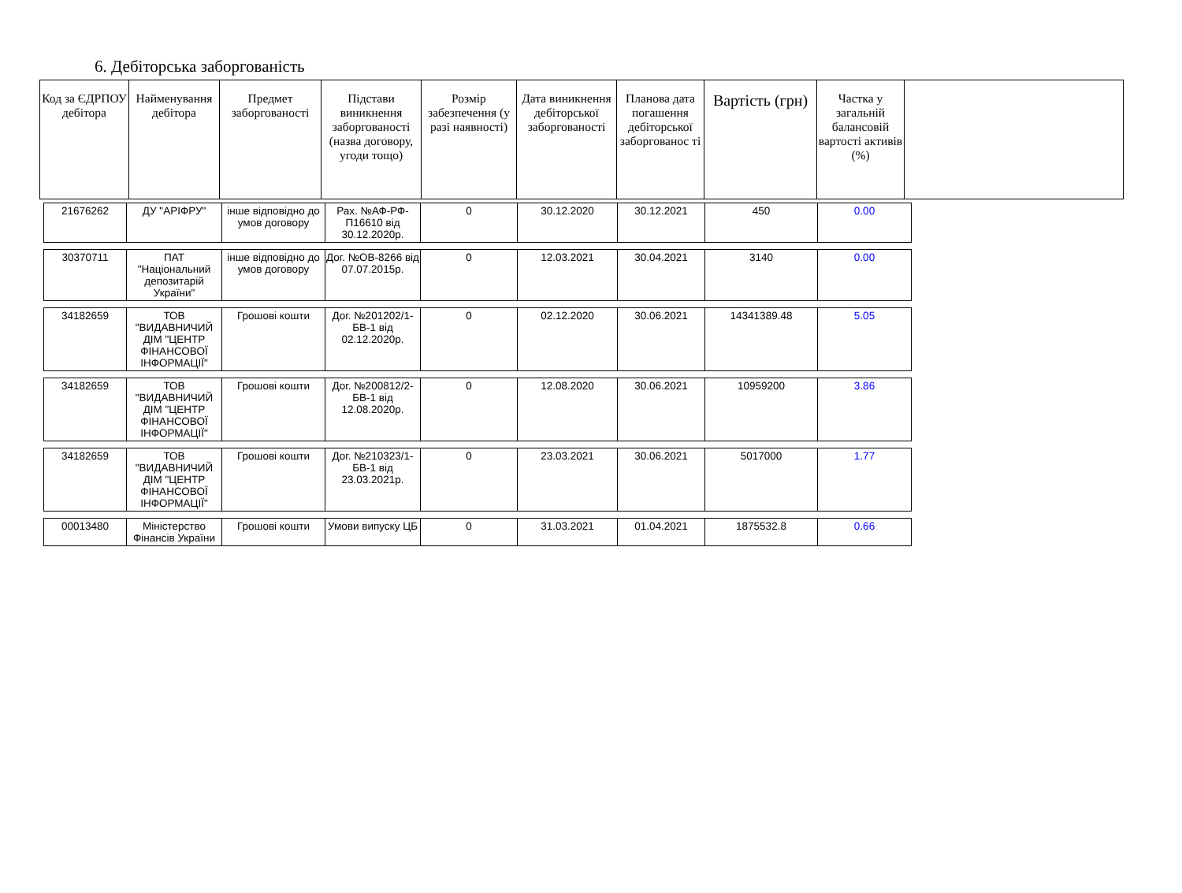6. Дебіторська заборгованість
| Код за ЄДРПОУ дебітора | Найменування дебітора | Предмет заборгованості | Підстави виникнення заборгованості (назва договору, угоди тощо) | Розмір забезпечення (у разі наявності) | Дата виникнення дебіторської заборгованості | Планова дата погашення дебіторської заборгованос ті | Вартість (грн) | Частка у загальній балансовій вартості активів (%) | |
| 21676262 | ДУ "АРІФРУ" | інше відповідно до умов договору | Рах. №АФ-РФ-П16610 від 30.12.2020р. | 0 | 30.12.2020 | 30.12.2021 | 450 | 0.00 |
| 30370711 | ПАТ "Національний депозитарій України" | інше відповідно до умов договору | Дог. №ОВ-8266 від 07.07.2015р. | 0 | 12.03.2021 | 30.04.2021 | 3140 | 0.00 |
| 34182659 | ТОВ "ВИДАВНИЧИЙ ДІМ "ЦЕНТР ФІНАНСОВОЇ ІНФОРМАЦІЇ" | Грошові кошти | Дог. №201202/1-БВ-1 від 02.12.2020р. | 0 | 02.12.2020 | 30.06.2021 | 14341389.48 | 5.05 |
| 34182659 | ТОВ "ВИДАВНИЧИЙ ДІМ "ЦЕНТР ФІНАНСОВОЇ ІНФОРМАЦІЇ" | Грошові кошти | Дог. №200812/2-БВ-1 від 12.08.2020р. | 0 | 12.08.2020 | 30.06.2021 | 10959200 | 3.86 |
| 34182659 | ТОВ "ВИДАВНИЧИЙ ДІМ "ЦЕНТР ФІНАНСОВОЇ ІНФОРМАЦІЇ" | Грошові кошти | Дог. №210323/1-БВ-1 від 23.03.2021р. | 0 | 23.03.2021 | 30.06.2021 | 5017000 | 1.77 |
| 00013480 | Міністерство Фінансів України | Грошові кошти | Умови випуску ЦБ | 0 | 31.03.2021 | 01.04.2021 | 1875532.8 | 0.66 |